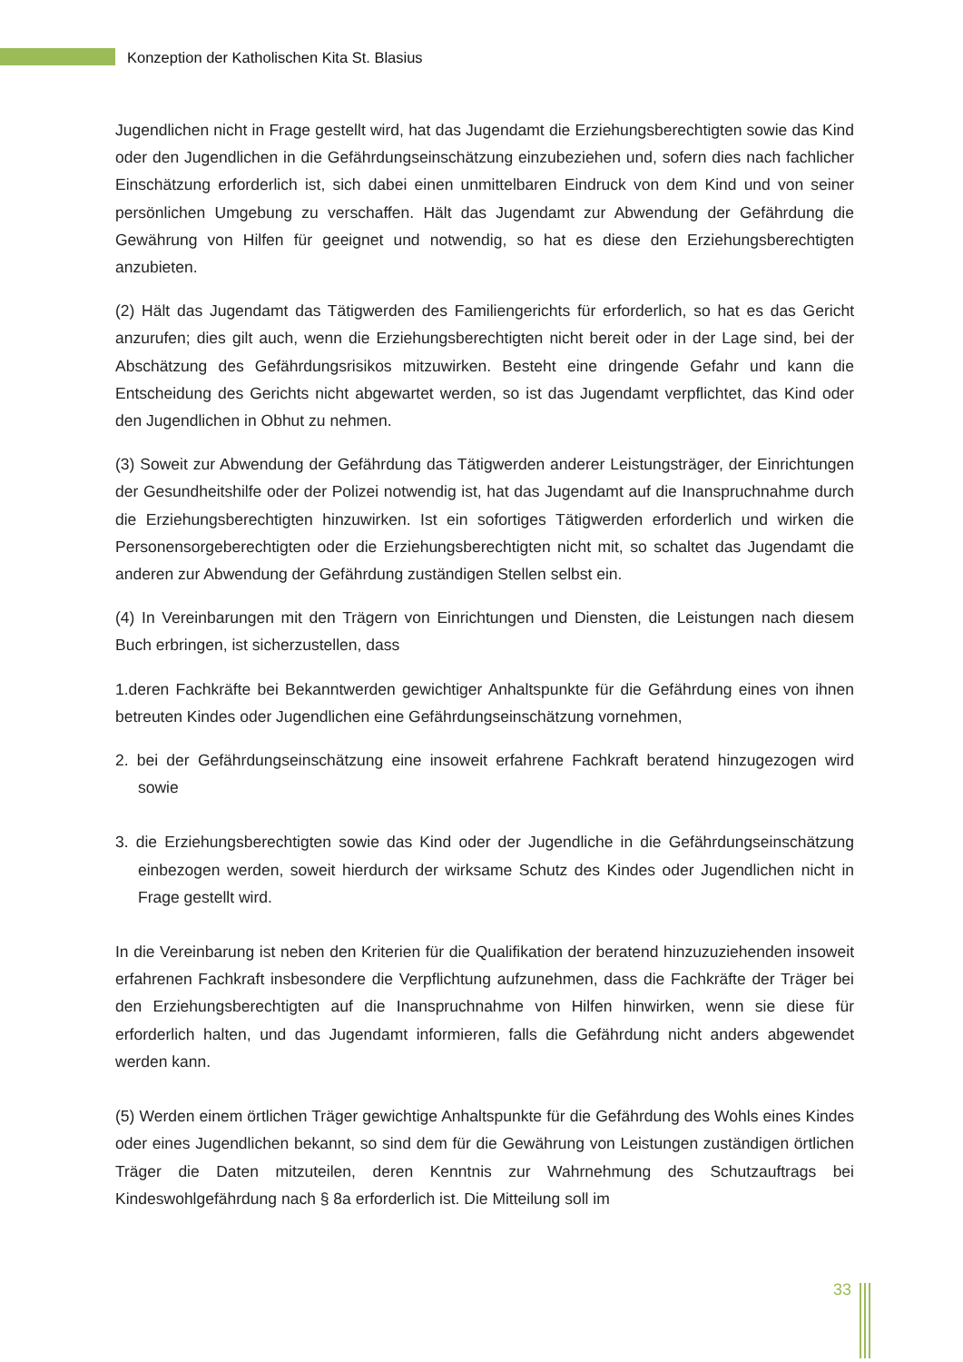Konzeption der Katholischen Kita St. Blasius
Jugendlichen nicht in Frage gestellt wird, hat das Jugendamt die Erziehungsberechtigten sowie das Kind oder den Jugendlichen in die Gefährdungseinschätzung einzubeziehen und, sofern dies nach fachlicher Einschätzung erforderlich ist, sich dabei einen unmittelbaren Eindruck von dem Kind und von seiner persönlichen Umgebung zu verschaffen. Hält das Jugendamt zur Abwendung der Gefährdung die Gewährung von Hilfen für geeignet und notwendig, so hat es diese den Erziehungsberechtigten anzubieten.
(2) Hält das Jugendamt das Tätigwerden des Familiengerichts für erforderlich, so hat es das Gericht anzurufen; dies gilt auch, wenn die Erziehungsberechtigten nicht bereit oder in der Lage sind, bei der Abschätzung des Gefährdungsrisikos mitzuwirken. Besteht eine dringende Gefahr und kann die Entscheidung des Gerichts nicht abgewartet werden, so ist das Jugendamt verpflichtet, das Kind oder den Jugendlichen in Obhut zu nehmen.
(3) Soweit zur Abwendung der Gefährdung das Tätigwerden anderer Leistungsträger, der Einrichtungen der Gesundheitshilfe oder der Polizei notwendig ist, hat das Jugendamt auf die Inanspruchnahme durch die Erziehungsberechtigten hinzuwirken. Ist ein sofortiges Tätigwerden erforderlich und wirken die Personensorgeberechtigten oder die Erziehungsberechtigten nicht mit, so schaltet das Jugendamt die anderen zur Abwendung der Gefährdung zuständigen Stellen selbst ein.
(4) In Vereinbarungen mit den Trägern von Einrichtungen und Diensten, die Leistungen nach diesem Buch erbringen, ist sicherzustellen, dass
1.deren Fachkräfte bei Bekanntwerden gewichtiger Anhaltspunkte für die Gefährdung eines von ihnen betreuten Kindes oder Jugendlichen eine Gefährdungseinschätzung vornehmen,
2. bei der Gefährdungseinschätzung eine insoweit erfahrene Fachkraft beratend hinzugezogen wird sowie
3. die Erziehungsberechtigten sowie das Kind oder der Jugendliche in die Gefährdungseinschätzung einbezogen werden, soweit hierdurch der wirksame Schutz des Kindes oder Jugendlichen nicht in Frage gestellt wird.
In die Vereinbarung ist neben den Kriterien für die Qualifikation der beratend hinzuzuziehenden insoweit erfahrenen Fachkraft insbesondere die Verpflichtung aufzunehmen, dass die Fachkräfte der Träger bei den Erziehungsberechtigten auf die Inanspruchnahme von Hilfen hinwirken, wenn sie diese für erforderlich halten, und das Jugendamt informieren, falls die Gefährdung nicht anders abgewendet werden kann.
(5) Werden einem örtlichen Träger gewichtige Anhaltspunkte für die Gefährdung des Wohls eines Kindes oder eines Jugendlichen bekannt, so sind dem für die Gewährung von Leistungen zuständigen örtlichen Träger die Daten mitzuteilen, deren Kenntnis zur Wahrnehmung des Schutzauftrags bei Kindeswohlgefährdung nach § 8a erforderlich ist. Die Mitteilung soll im
33